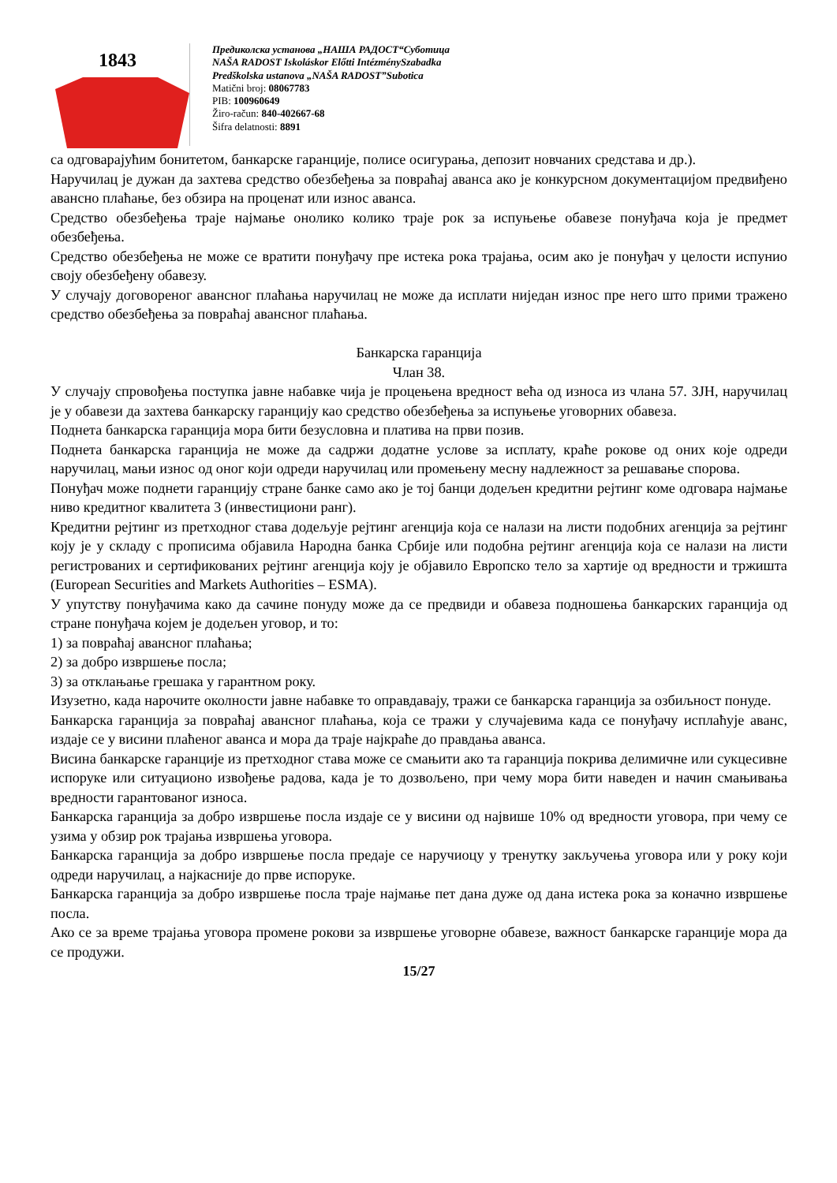1843
Предиколска установа „НАША РАДОСТ“Суботица
NAŠA RADOST Iskoláskor Előtti IntézménySzabadka
Predškolska ustanova „NAŠA RADOST”Subotica
Matični broj: 08067783
PIB: 100960649
Žiro-račun: 840-402667-68
Šifra delatnosti: 8891
са одговарајућим бонитетом, банкарске гаранције, полисе осигурања, депозит новчаних средстава и др.).
Наручилац је дужан да захтева средство обезбеђења за повраћај аванса ако је конкурсном документацијом предвиђено авансно плаћање, без обзира на проценат или износ аванса.
Средство обезбеђења траје најмање онолико колико траје рок за испуњење обавезе понуђача која је предмет обезбеђења.
Средство обезбеђења не може се вратити понуђачу пре истека рока трајања, осим ако је понуђач у целости испунио своју обезбеђену обавезу.
У случају договореног авансног плаћања наручилац не може да исплати ниједан износ пре него што прими тражено средство обезбеђења за повраћај авансног плаћања.
Банкарска гаранција
Члан 38.
У случају спровођења поступка јавне набавке чија је процењена вредност већа од износа из члана 57. ЗЈН, наручилац је у обавези да захтева банкарску гаранцију као средство обезбеђења за испуњење уговорних обавеза.
Поднета банкарска гаранција мора бити безусловна и платива на први позив.
Поднета банкарска гаранција не може да садржи додатне услове за исплату, краће рокове од оних које одреди наручилац, мањи износ од оног који одреди наручилац или промењену месну надлежност за решавање спорова.
Понуђач може поднети гаранцију стране банке само ако је тој банци додељен кредитни рејтинг коме одговара најмање ниво кредитног квалитета 3 (инвестициони ранг).
Кредитни рејтинг из претходног става додељује рејтинг агенција која се налази на листи подобних агенција за рејтинг коју је у складу с прописима објавила Народна банка Србије или подобна рејтинг агенција која се налази на листи регистрованих и сертификованих рејтинг агенција коју је објавило Европско тело за хартије од вредности и тржишта (European Securities and Markets Authorities – ESMA).
У упутству понуђачима како да сачине понуду може да се предвиди и обавеза подношења банкарских гаранција од стране понуђача којем је додељен уговор, и то:
1) за повраћај авансног плаћања;
2) за добро извршење посла;
3) за отклањање грешака у гарантном року.
Изузетно, када нарочите околности јавне набавке то оправдавају, тражи се банкарска гаранција за озбиљност понуде.
Банкарска гаранција за повраћај авансног плаћања, која се тражи у случајевима када се понуђачу исплаћује аванс, издаје се у висини плаћеног аванса и мора да траје најкраће до правдања аванса.
Висина банкарске гаранције из претходног става може се смањити ако та гаранција покрива делимичне или сукцесивне испоруке или ситуационо извођење радова, када је то дозвољено, при чему мора бити наведен и начин смањивања вредности гарантованог износа.
Банкарска гаранција за добро извршење посла издаје се у висини од највише 10% од вредности уговора, при чему се узима у обзир рок трајања извршења уговора.
Банкарска гаранција за добро извршење посла предаје се наручиоцу у тренутку закључења уговора или у року који одреди наручилац, а најкасније до прве испоруке.
Банкарска гаранција за добро извршење посла траје најмање пет дана дуже од дана истека рока за коначно извршење посла.
Ако се за време трајања уговора промене рокови за извршење уговорне обавезе, важност банкарске гаранције мора да се продужи.
15/27